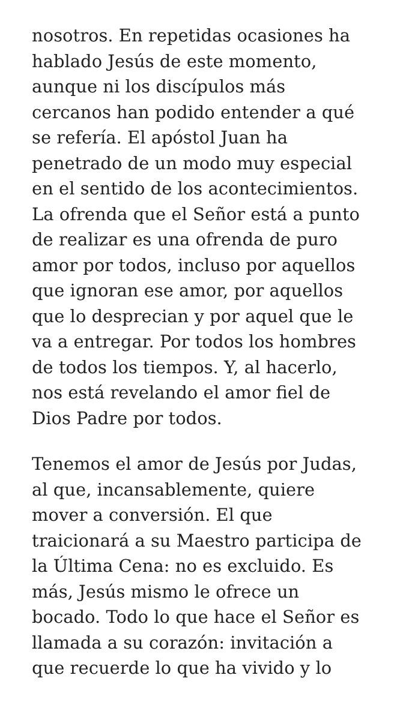nosotros. En repetidas ocasiones ha
hablado Jesús de este momento,
aunque ni los discípulos más
cercanos han podido entender a qué
se refería. El apóstol Juan ha
penetrado de un modo muy especial
en el sentido de los acontecimientos.
La ofrenda que el Señor está a punto
de realizar es una ofrenda de puro
amor por todos, incluso por aquellos
que ignoran ese amor, por aquellos
que lo desprecian y por aquel que le
va a entregar. Por todos los hombres
de todos los tiempos. Y, al hacerlo,
nos está revelando el amor fiel de
Dios Padre por todos.
Tenemos el amor de Jesús por Judas,
al que, incansablemente, quiere
mover a conversión. El que
traicionará a su Maestro participa de
la Última Cena: no es excluido. Es
más, Jesús mismo le ofrece un
bocado. Todo lo que hace el Señor es
llamada a su corazón: invitación a
que recuerde lo que ha vivido y lo